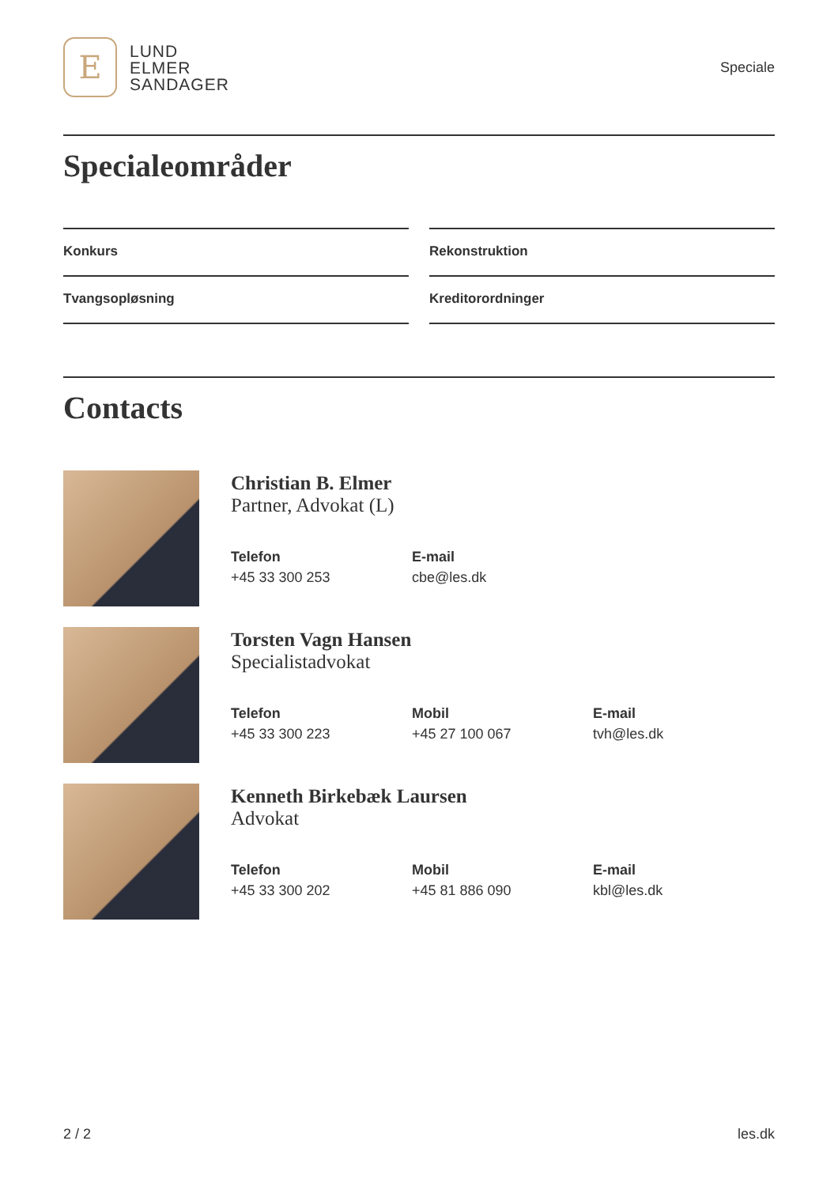E
LUND
ELMER
SANDAGER
Speciale
Specialeområder
Konkurs
Rekonstruktion
Tvangsopløsning
Kreditorordninger
Contacts
Christian B. Elmer
Partner, Advokat (L)
Telefon
+45 33 300 253
E-mail
cbe@les.dk
Torsten Vagn Hansen
Specialistadvokat
Telefon
+45 33 300 223
Mobil
+45 27 100 067
E-mail
tvh@les.dk
Kenneth Birkebæk Laursen
Advokat
Telefon
+45 33 300 202
Mobil
+45 81 886 090
E-mail
kbl@les.dk
2 / 2 les.dk